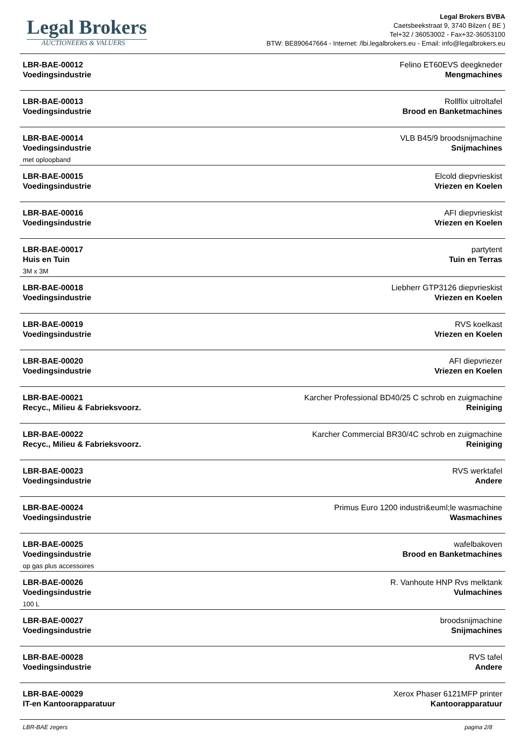Legal Brokers
AUCTIONEERS & VALUERS
Legal Brokers BVBA
Caetsbeekstraat 9, 3740 Bilzen ( BE )
Tel+32 / 36053002 - Fax+32-36053100
BTW: BE890647664 - Internet: /lbi.legalbrokers.eu - Email: info@legalbrokers.eu
| LBR-BAE-00012 Voedingsindustrie | Felino ET60EVS deegkneder Mengmachines |
| LBR-BAE-00013 Voedingsindustrie | Rollflix uitroltafel Brood en Banketmachines |
| LBR-BAE-00014 Voedingsindustrie met oploopband | VLB B45/9 broodsnijmachine Snijmachines |
| LBR-BAE-00015 Voedingsindustrie | Elcold diepvrieskist Vriezen en Koelen |
| LBR-BAE-00016 Voedingsindustrie | AFI diepvrieskist Vriezen en Koelen |
| LBR-BAE-00017 Huis en Tuin 3M x 3M | partytent Tuin en Terras |
| LBR-BAE-00018 Voedingsindustrie | Liebherr GTP3126 diepvrieskist Vriezen en Koelen |
| LBR-BAE-00019 Voedingsindustrie | RVS koelkast Vriezen en Koelen |
| LBR-BAE-00020 Voedingsindustrie | AFI diepvriezer Vriezen en Koelen |
| LBR-BAE-00021 Recyc., Milieu & Fabrieksvoorz. | Karcher Professional BD40/25 C schrob en zuigmachine Reiniging |
| LBR-BAE-00022 Recyc., Milieu & Fabrieksvoorz. | Karcher Commercial BR30/4C schrob en zuigmachine Reiniging |
| LBR-BAE-00023 Voedingsindustrie | RVS werktafel Andere |
| LBR-BAE-00024 Voedingsindustrie | Primus Euro 1200 industri&euml;le wasmachine Wasmachines |
| LBR-BAE-00025 Voedingsindustrie op gas plus accessoires | wafelbakoven Brood en Banketmachines |
| LBR-BAE-00026 Voedingsindustrie 100 L | R. Vanhoute HNP Rvs melktank Vulmachines |
| LBR-BAE-00027 Voedingsindustrie | broodsnijmachine Snijmachines |
| LBR-BAE-00028 Voedingsindustrie | RVS tafel Andere |
| LBR-BAE-00029 IT-en Kantoorapparatuur | Xerox Phaser 6121MFP printer Kantoorapparatuur |
LBR-BAE zegers pagina 2/8